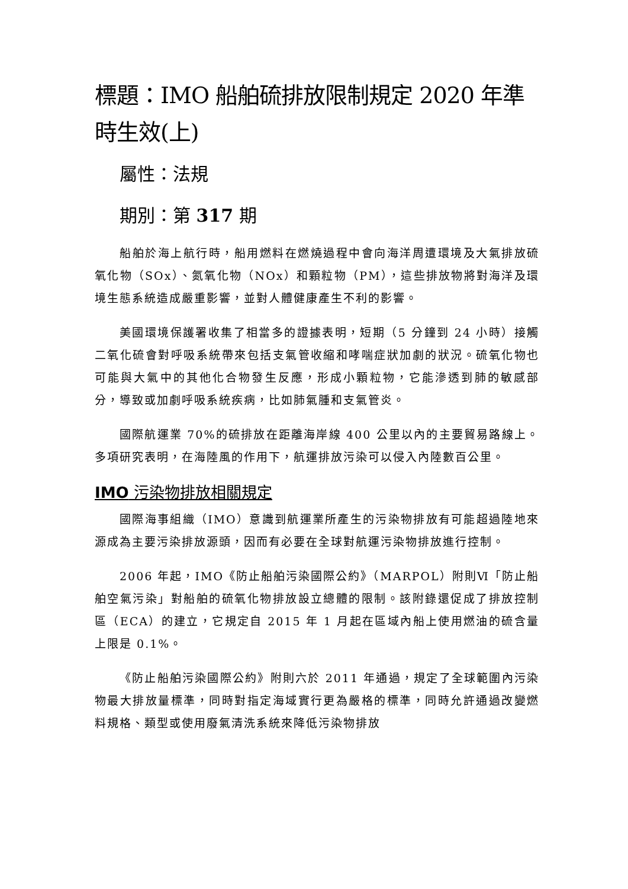標題：IMO 船舶硫排放限制規定 2020 年準時生效(上)
屬性：法規
期別：第 317 期
船舶於海上航行時，船用燃料在燃燒過程中會向海洋周遭環境及大氣排放硫氧化物（SOx）、氮氧化物（NOx）和顆粒物（PM），這些排放物將對海洋及環境生態系統造成嚴重影響，並對人體健康產生不利的影響。
美國環境保護署收集了相當多的證據表明，短期（5 分鐘到 24 小時）接觸二氧化硫會對呼吸系統帶來包括支氣管收縮和哮喘症狀加劇的狀況。硫氧化物也可能與大氣中的其他化合物發生反應，形成小顆粒物，它能滲透到肺的敏感部分，導致或加劇呼吸系統疾病，比如肺氣腫和支氣管炎。
國際航運業 70%的硫排放在距離海岸線 400 公里以內的主要貿易路線上。多項研究表明，在海陸風的作用下，航運排放污染可以侵入內陸數百公里。
IMO 污染物排放相關規定
國際海事組織（IMO）意識到航運業所產生的污染物排放有可能超過陸地來源成為主要污染排放源頭，因而有必要在全球對航運污染物排放進行控制。
2006 年起，IMO《防止船舶污染國際公約》（MARPOL）附則Ⅵ「防止船舶空氣污染」對船舶的硫氧化物排放設立總體的限制。該附錄還促成了排放控制區（ECA）的建立，它規定自 2015 年 1 月起在區域內船上使用燃油的硫含量上限是 0.1%。
《防止船舶污染國際公約》附則六於 2011 年通過，規定了全球範圍內污染物最大排放量標準，同時對指定海域實行更為嚴格的標準，同時允許通過改變燃料規格、類型或使用廢氣清洗系統來降低污染物排放